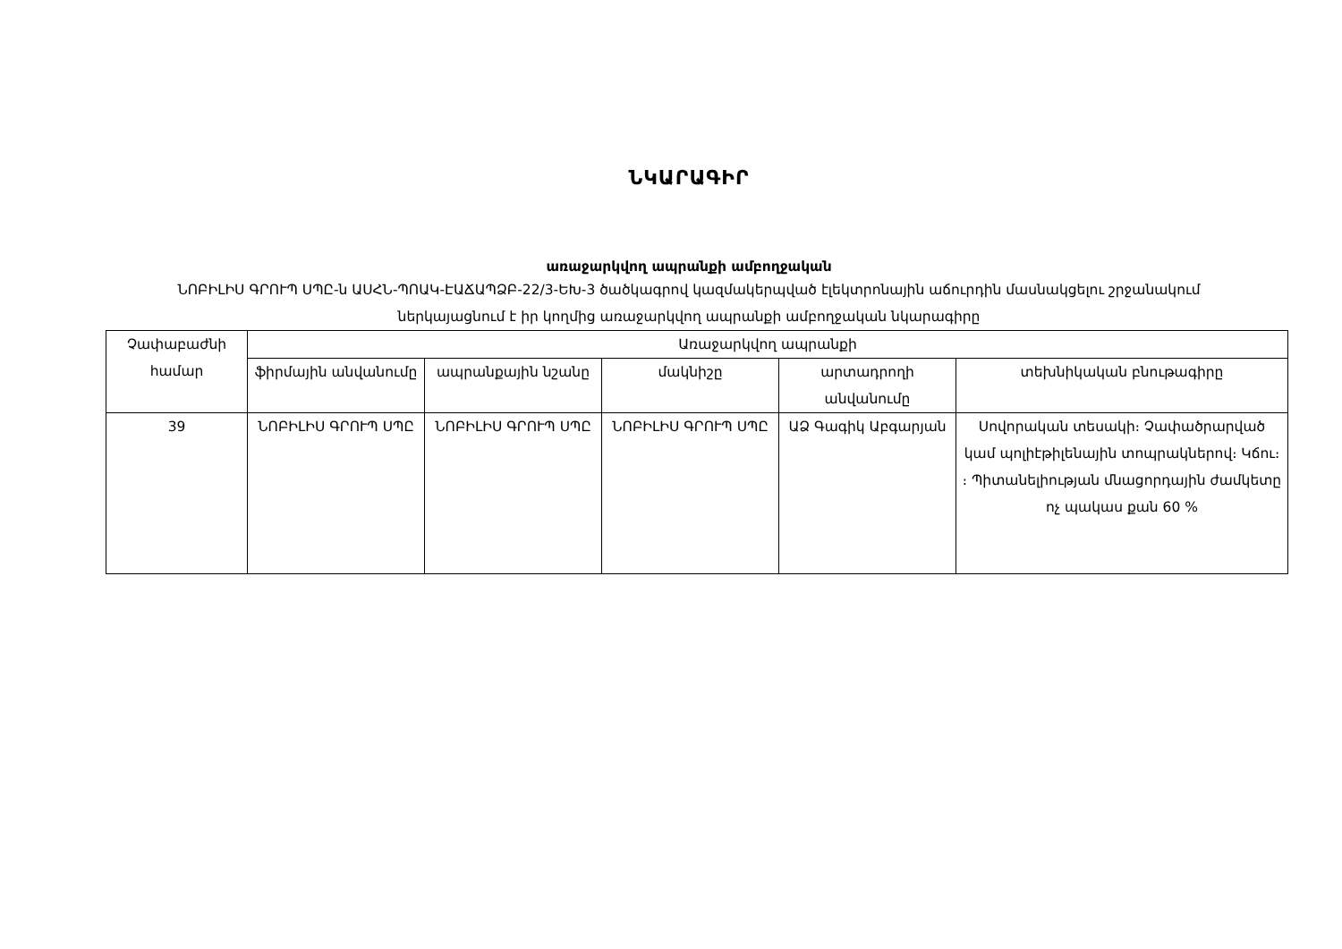ՆԿԱՐԱԳԻՐ
առաջարկվող ապրանքի ամբողջական
ՆՈԲԻԼԻՍ ԳՐՈՒՊ ՍՊԸ-ն ԱՍՀՆ-ՊՈԱԿ-ԷԱՃԱՊՁԲ-22/3-ԵԽ-3 ծածկագրով կազմակերպված էլեկտրոնային աճուրդին մասնակցելու շրջանակում ներկայացնում է իր կողմից առաջարկվող ապրանքի ամբողջական նկարագիրը
| Չափաբաժնի համար | Առաջարկվող ապրանքի | | | | |
| --- | --- | --- | --- | --- | --- |
| | ֆիրմային անվանումը | ապրանքային նշանը | մակնիշը | արտադրողի անվանումը | տեխնիկական բնութագիրը |
| 39 | ՆՈԲԻԼԻՍ ԳՐՈՒՊ ՍՊԸ | ՆՈԲԻԼԻՍ ԳՐՈՒՊ ՍՊԸ | ՆՈԲԻԼԻՍ ԳՐՈՒՊ ՍՊԸ | ԱՁ Գագիկ Աբգարյան | Սովորական տեսակի։ Չափածրարված կամ պոլիէթիլենային տոպրակներով։ Կճու։ ։ Պիտանելիության մնացորդային ժամկետը ոչ պակաս քան 60 % |